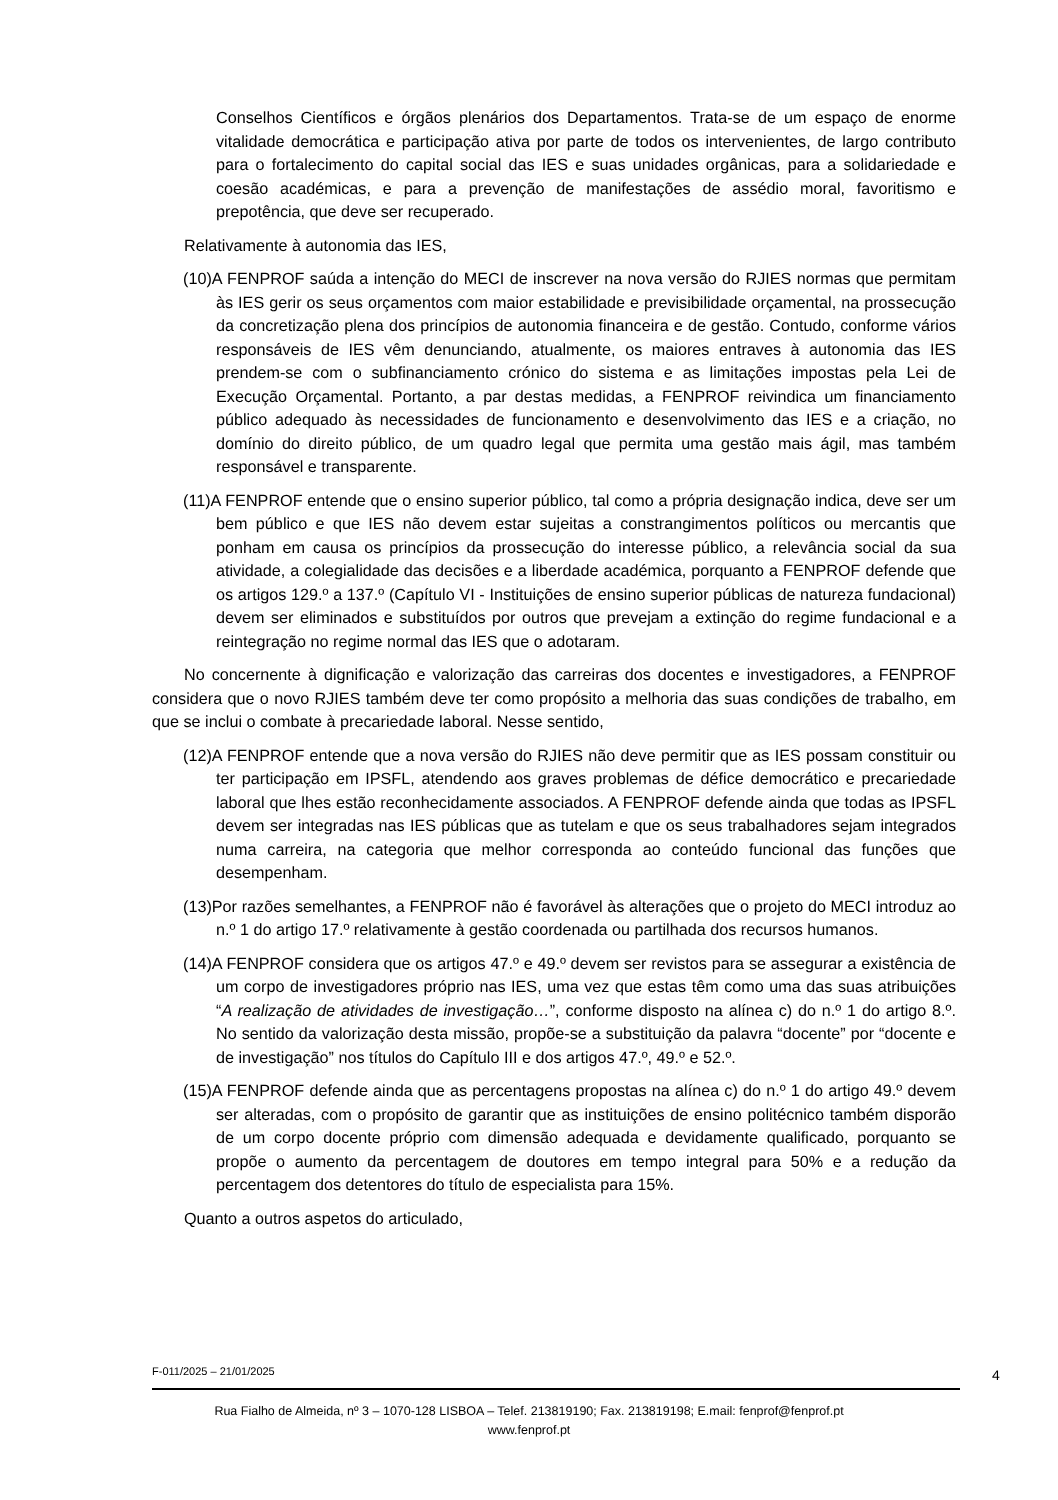Conselhos Científicos e órgãos plenários dos Departamentos. Trata-se de um espaço de enorme vitalidade democrática e participação ativa por parte de todos os intervenientes, de largo contributo para o fortalecimento do capital social das IES e suas unidades orgânicas, para a solidariedade e coesão académicas, e para a prevenção de manifestações de assédio moral, favoritismo e prepotência, que deve ser recuperado.
Relativamente à autonomia das IES,
(10)A FENPROF saúda a intenção do MECI de inscrever na nova versão do RJIES normas que permitam às IES gerir os seus orçamentos com maior estabilidade e previsibilidade orçamental, na prossecução da concretização plena dos princípios de autonomia financeira e de gestão. Contudo, conforme vários responsáveis de IES vêm denunciando, atualmente, os maiores entraves à autonomia das IES prendem-se com o subfinanciamento crónico do sistema e as limitações impostas pela Lei de Execução Orçamental. Portanto, a par destas medidas, a FENPROF reivindica um financiamento público adequado às necessidades de funcionamento e desenvolvimento das IES e a criação, no domínio do direito público, de um quadro legal que permita uma gestão mais ágil, mas também responsável e transparente.
(11)A FENPROF entende que o ensino superior público, tal como a própria designação indica, deve ser um bem público e que IES não devem estar sujeitas a constrangimentos políticos ou mercantis que ponham em causa os princípios da prossecução do interesse público, a relevância social da sua atividade, a colegialidade das decisões e a liberdade académica, porquanto a FENPROF defende que os artigos 129.º a 137.º (Capítulo VI - Instituições de ensino superior públicas de natureza fundacional) devem ser eliminados e substituídos por outros que prevejam a extinção do regime fundacional e a reintegração no regime normal das IES que o adotaram.
No concernente à dignificação e valorização das carreiras dos docentes e investigadores, a FENPROF considera que o novo RJIES também deve ter como propósito a melhoria das suas condições de trabalho, em que se inclui o combate à precariedade laboral. Nesse sentido,
(12)A FENPROF entende que a nova versão do RJIES não deve permitir que as IES possam constituir ou ter participação em IPSFL, atendendo aos graves problemas de défice democrático e precariedade laboral que lhes estão reconhecidamente associados. A FENPROF defende ainda que todas as IPSFL devem ser integradas nas IES públicas que as tutelam e que os seus trabalhadores sejam integrados numa carreira, na categoria que melhor corresponda ao conteúdo funcional das funções que desempenham.
(13)Por razões semelhantes, a FENPROF não é favorável às alterações que o projeto do MECI introduz ao n.º 1 do artigo 17.º relativamente à gestão coordenada ou partilhada dos recursos humanos.
(14)A FENPROF considera que os artigos 47.º e 49.º devem ser revistos para se assegurar a existência de um corpo de investigadores próprio nas IES, uma vez que estas têm como uma das suas atribuições “A realização de atividades de investigação…”, conforme disposto na alínea c) do n.º 1 do artigo 8.º. No sentido da valorização desta missão, propõe-se a substituição da palavra “docente” por “docente e de investigação” nos títulos do Capítulo III e dos artigos 47.º, 49.º e 52.º.
(15)A FENPROF defende ainda que as percentagens propostas na alínea c) do n.º 1 do artigo 49.º devem ser alteradas, com o propósito de garantir que as instituições de ensino politécnico também disporão de um corpo docente próprio com dimensão adequada e devidamente qualificado, porquanto se propõe o aumento da percentagem de doutores em tempo integral para 50% e a redução da percentagem dos detentores do título de especialista para 15%.
Quanto a outros aspetos do articulado,
F-011/2025 – 21/01/2025 4
Rua Fialho de Almeida, nº 3 – 1070-128 LISBOA – Telef. 213819190; Fax. 213819198; E.mail: fenprof@fenprof.pt
www.fenprof.pt